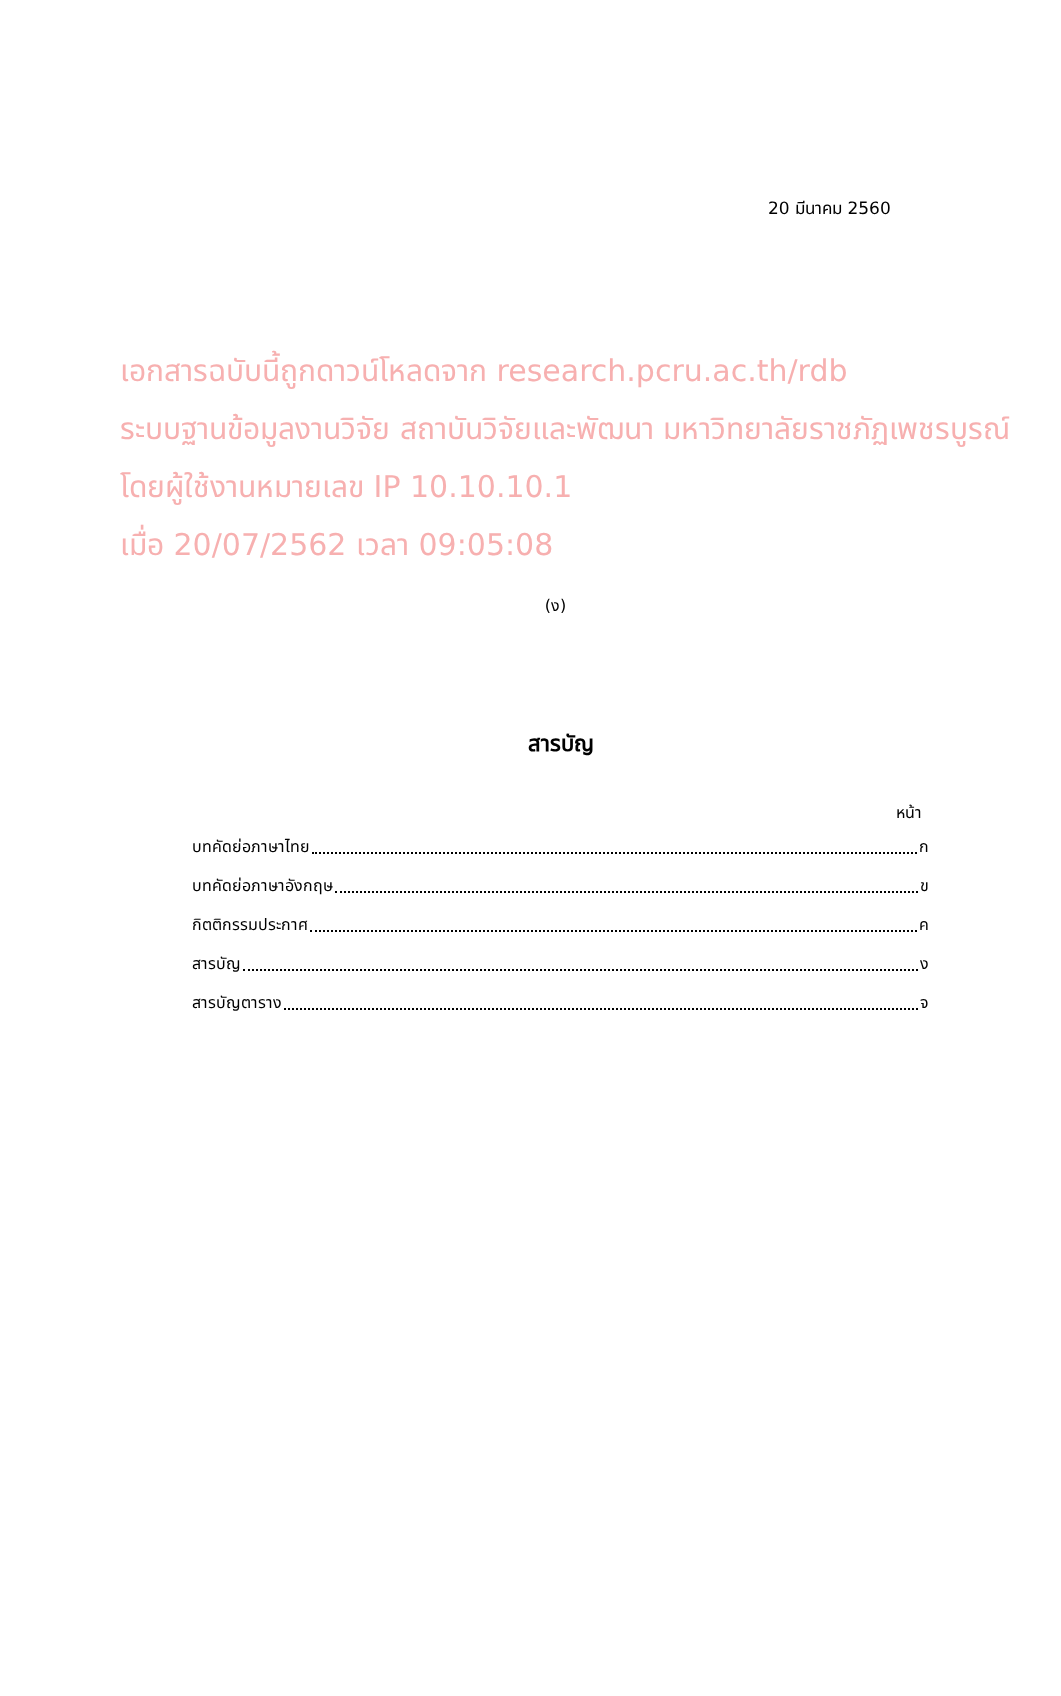20 มีนาคม 2560
เอกสารฉบับนี้ถูกดาวน์โหลดจาก research.pcru.ac.th/rdb
ระบบฐานข้อมูลงานวิจัย สถาบันวิจัยและพัฒนา มหาวิทยาลัยราชภัฏเพชรบูรณ์
โดยผู้ใช้งานหมายเลข IP 10.10.10.1
เมื่อ 20/07/2562 เวลา 09:05:08
(ง)
สารบัญ
หน้า
บทคัดย่อภาษาไทย ก
บทคัดย่อภาษาอังกฤษ ข
กิตติกรรมประกาศ ค
สารบัญ ง
สารบัญตาราง จ